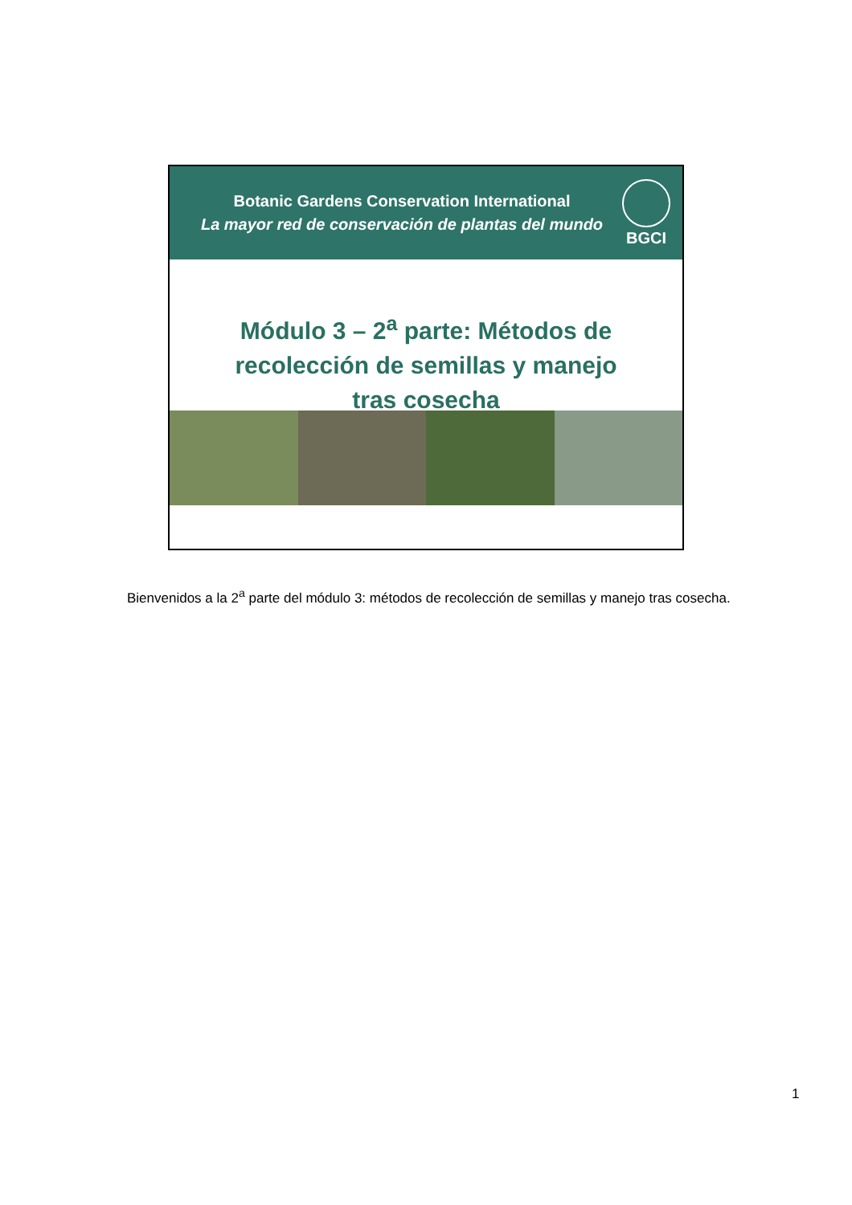Botanic Gardens Conservation International
La mayor red de conservación de plantas del mundo
BGCI
Módulo 3 – 2<sup>a</sup> parte: Métodos de recolección de semillas y manejo tras cosecha
Bienvenidos a la 2<sup>a</sup> parte del módulo 3: métodos de recolección de semillas y manejo tras cosecha.
1